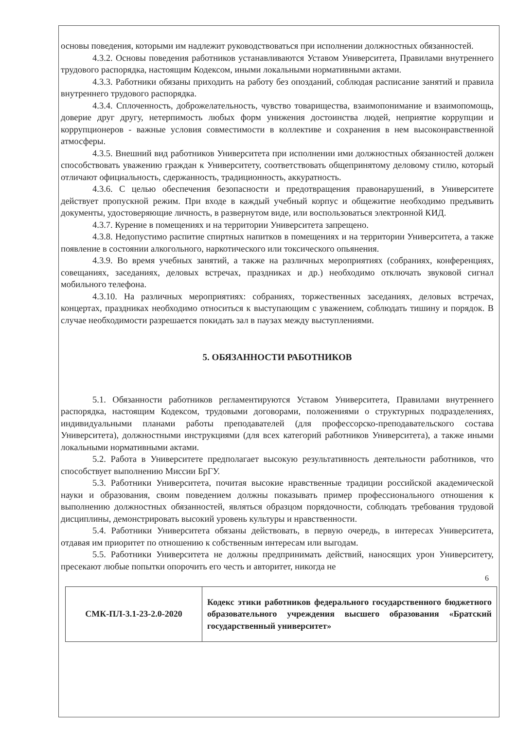основы поведения, которыми им надлежит руководствоваться при исполнении должностных обязанностей.
4.3.2. Основы поведения работников устанавливаются Уставом Университета, Правилами внутреннего трудового распорядка, настоящим Кодексом, иными локальными нормативными актами.
4.3.3. Работники обязаны приходить на работу без опозданий, соблюдая расписание занятий и правила внутреннего трудового распорядка.
4.3.4. Сплоченность, доброжелательность, чувство товарищества, взаимопонимание и взаимопомощь, доверие друг другу, нетерпимость любых форм унижения достоинства людей, неприятие коррупции и коррупционеров - важные условия совместимости в коллективе и сохранения в нем высоконравственной атмосферы.
4.3.5. Внешний вид работников Университета при исполнении ими должностных обязанностей должен способствовать уважению граждан к Университету, соответствовать общепринятому деловому стилю, который отличают официальность, сдержанность, традиционность, аккуратность.
4.3.6. С целью обеспечения безопасности и предотвращения правонарушений, в Университете действует пропускной режим. При входе в каждый учебный корпус и общежитие необходимо предъявить документы, удостоверяющие личность, в развернутом виде, или воспользоваться электронной КИД.
4.3.7. Курение в помещениях и на территории Университета запрещено.
4.3.8. Недопустимо распитие спиртных напитков в помещениях и на территории Университета, а также появление в состоянии алкогольного, наркотического или токсического опьянения.
4.3.9. Во время учебных занятий, а также на различных мероприятиях (собраниях, конференциях, совещаниях, заседаниях, деловых встречах, праздниках и др.) необходимо отключать звуковой сигнал мобильного телефона.
4.3.10. На различных мероприятиях: собраниях, торжественных заседаниях, деловых встречах, концертах, праздниках необходимо относиться к выступающим с уважением, соблюдать тишину и порядок. В случае необходимости разрешается покидать зал в паузах между выступлениями.
5. ОБЯЗАННОСТИ РАБОТНИКОВ
5.1. Обязанности работников регламентируются Уставом Университета, Правилами внутреннего распорядка, настоящим Кодексом, трудовыми договорами, положениями о структурных подразделениях, индивидуальными планами работы преподавателей (для профессорско-преподавательского состава Университета), должностными инструкциями (для всех категорий работников Университета), а также иными локальными нормативными актами.
5.2. Работа в Университете предполагает высокую результативность деятельности работников, что способствует выполнению Миссии БрГУ.
5.3. Работники Университета, почитая высокие нравственные традиции российской академической науки и образования, своим поведением должны показывать пример профессионального отношения к выполнению должностных обязанностей, являться образцом порядочности, соблюдать требования трудовой дисциплины, демонстрировать высокий уровень культуры и нравственности.
5.4. Работники Университета обязаны действовать, в первую очередь, в интересах Университета, отдавая им приоритет по отношению к собственным интересам или выгодам.
5.5. Работники Университета не должны предпринимать действий, наносящих урон Университету, пресекают любые попытки опорочить его честь и авторитет, никогда не
6
| СМК-ПЛ-3.1-23-2.0-2020 | Кодекс этики работников федерального государственного бюджетного образовательного учреждения высшего образования «Братский государственный университет» |